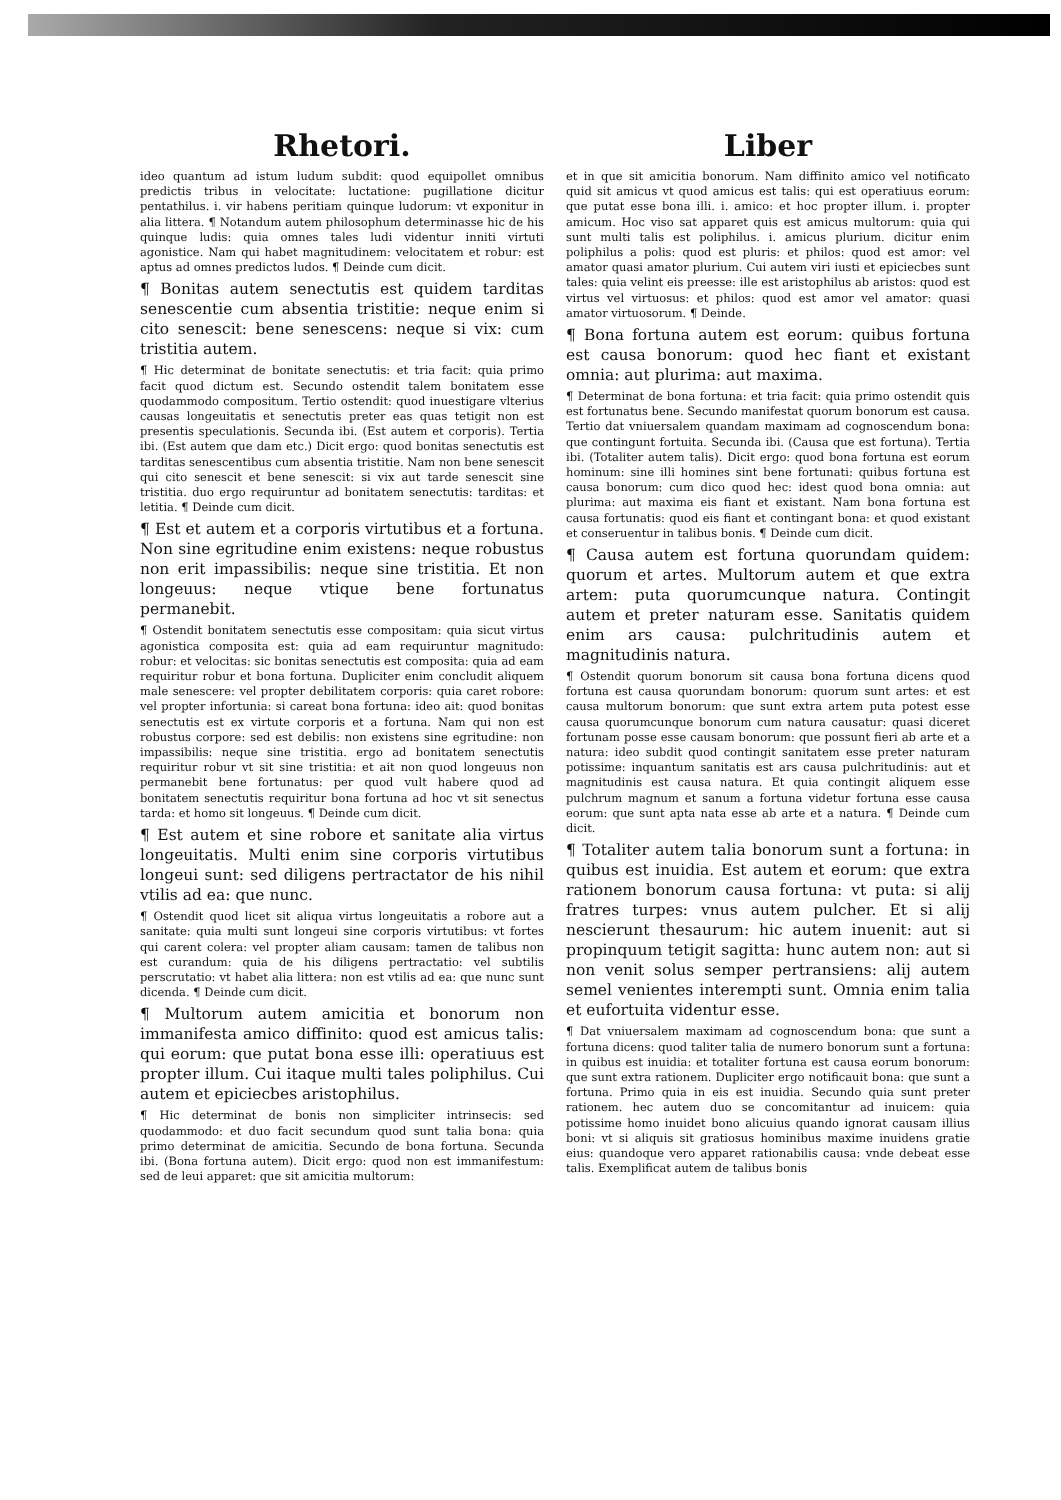Rhetori.
ideo quantum ad istum ludum subdit: quod equipollet omnibus predictis tribus in velocitate: luctatione: pugillatione dicitur pentathilus. i. vir habens peritiam quinque ludorum: vt exponitur in alia littera. ¶ Notandum autem philosophum determinasse hic de his quinque ludis: quia omnes tales ludi videntur inniti virtuti agonistice. Nam qui habet magnitudinem: velocitatem et robur: est aptus ad omnes predictos ludos. ¶ Deinde cum dicit.
¶ Bonitas autem senectutis est quidem tarditas senescentie cum absentia tristitie: neque enim si cito senescit: bene senescens: neque si vix: cum tristitia autem.
¶ Hic determinat de bonitate senectutis: et tria facit: quia primo facit quod dictum est. Secundo ostendit talem bonitatem esse quodammodo compositum. Tertio ostendit: quod inuestigare vlterius causas longeuitatis et senectutis preter eas quas tetigit non est presentis speculationis. Secunda ibi. (Est autem et corporis). Tertia ibi. (Est autem que dam etc.) Dicit ergo: quod bonitas senectutis est tarditas senescentibus cum absentia tristitie. Nam non bene senescit qui cito senescit et bene senescit: si vix aut tarde senescit sine tristitia. duo ergo requiruntur ad bonitatem senectutis: tarditas: et letitia. ¶ Deinde cum dicit.
¶ Est et autem et a corporis virtutibus et a fortuna. Non sine egritudine enim existens: neque robustus non erit impassibilis: neque sine tristitia. Et non longeuus: neque vtique bene fortunatus permanebit.
¶ Ostendit bonitatem senectutis esse compositam: quia sicut virtus agonistica composita est: quia ad eam requiruntur magnitudo: robur: et velocitas: sic bonitas senectutis est composita: quia ad eam requiritur robur et bona fortuna. Dupliciter enim concludit aliquem male senescere: vel propter debilitatem corporis: quia caret robore: vel propter infortunia: si careat bona fortuna: ideo ait: quod bonitas senectutis est ex virtute corporis et a fortuna. Nam qui non est robustus corpore: sed est debilis: non existens sine egritudine: non impassibilis: neque sine tristitia. ergo ad bonitatem senectutis requiritur robur vt sit sine tristitia: et ait non quod longeuus non permanebit bene fortunatus: per quod vult habere quod ad bonitatem senectutis requiritur bona fortuna ad hoc vt sit senectus tarda: et homo sit longeuus. ¶ Deinde cum dicit.
¶ Est autem et sine robore et sanitate alia virtus longeuitatis. Multi enim sine corporis virtutibus longeui sunt: sed diligens pertractator de his nihil vtilis ad ea: que nunc.
¶ Ostendit quod licet sit aliqua virtus longeuitatis a robore aut a sanitate: quia multi sunt longeui sine corporis virtutibus: vt fortes qui carent colera: vel propter aliam causam: tamen de talibus non est curandum: quia de his diligens pertractatio: vel subtilis perscrutatio: vt habet alia littera: non est vtilis ad ea: que nunc sunt dicenda. ¶ Deinde cum dicit.
¶ Multorum autem amicitia et bonorum non immanifesta amico diffinito: quod est amicus talis: qui eorum: que putat bona esse illi: operatiuus est propter illum. Cui itaque multi tales poliphilus. Cui autem et epiciecbes aristophilus.
¶ Hic determinat de bonis non simpliciter intrinsecis: sed quodammodo: et duo facit secundum quod sunt talia bona: quia primo determinat de amicitia. Secundo de bona fortuna. Secunda ibi. (Bona fortuna autem). Dicit ergo: quod non est immanifestum: sed de leui apparet: que sit amicitia multorum:
Liber
et in que sit amicitia bonorum. Nam diffinito amico vel notificato quid sit amicus vt quod amicus est talis: qui est operatiuus eorum: que putat esse bona illi. i. amico: et hoc propter illum. i. propter amicum. Hoc viso sat apparet quis est amicus multorum: quia qui sunt multi talis est poliphilus. i. amicus plurium. dicitur enim poliphilus a polis: quod est pluris: et philos: quod est amor: vel amator quasi amator plurium. Cui autem viri iusti et epiciecbes sunt tales: quia velint eis preesse: ille est aristophilus ab aristos: quod est virtus vel virtuosus: et philos: quod est amor vel amator: quasi amator virtuosorum. ¶ Deinde.
¶ Bona fortuna autem est eorum: quibus fortuna est causa bonorum: quod hec fiant et existant omnia: aut plurima: aut maxima.
¶ Determinat de bona fortuna: et tria facit: quia primo ostendit quis est fortunatus bene. Secundo manifestat quorum bonorum est causa. Tertio dat vniuersalem quandam maximam ad cognoscendum bona: que contingunt fortuita. Secunda ibi. (Causa que est fortuna). Tertia ibi. (Totaliter autem talis). Dicit ergo: quod bona fortuna est eorum hominum: sine illi homines sint bene fortunati: quibus fortuna est causa bonorum: cum dico quod hec: idest quod bona omnia: aut plurima: aut maxima eis fiant et existant. Nam bona fortuna est causa fortunatis: quod eis fiant et contingant bona: et quod existant et conseruentur in talibus bonis. ¶ Deinde cum dicit.
¶ Causa autem est fortuna quorundam quidem: quorum et artes. Multorum autem et que extra artem: puta quorumcunque natura. Contingit autem et preter naturam esse. Sanitatis quidem enim ars causa: pulchritudinis autem et magnitudinis natura.
¶ Ostendit quorum bonorum sit causa bona fortuna dicens quod fortuna est causa quorundam bonorum: quorum sunt artes: et est causa multorum bonorum: que sunt extra artem puta potest esse causa quorumcunque bonorum cum natura causatur: quasi diceret fortunam posse esse causam bonorum: que possunt fieri ab arte et a natura: ideo subdit quod contingit sanitatem esse preter naturam potissime: inquantum sanitatis est ars causa pulchritudinis: aut et magnitudinis est causa natura. Et quia contingit aliquem esse pulchrum magnum et sanum a fortuna videtur fortuna esse causa eorum: que sunt apta nata esse ab arte et a natura. ¶ Deinde cum dicit.
¶ Totaliter autem talia bonorum sunt a fortuna: in quibus est inuidia. Est autem et eorum: que extra rationem bonorum causa fortuna: vt puta: si alij fratres turpes: vnus autem pulcher. Et si alij nescierunt thesaurum: hic autem inuenit: aut si propinquum tetigit sagitta: hunc autem non: aut si non venit solus semper pertransiens: alij autem semel venientes interempti sunt. Omnia enim talia et eufortuita videntur esse.
¶ Dat vniuersalem maximam ad cognoscendum bona: que sunt a fortuna dicens: quod taliter talia de numero bonorum sunt a fortuna: in quibus est inuidia: et totaliter fortuna est causa eorum bonorum: que sunt extra rationem. Dupliciter ergo notificauit bona: que sunt a fortuna. Primo quia in eis est inuidia. Secundo quia sunt preter rationem. hec autem duo se concomitantur ad inuicem: quia potissime homo inuidet bono alicuius quando ignorat causam illius boni: vt si aliquis sit gratiosus hominibus maxime inuidens gratie eius: quandoque vero apparet rationabilis causa: vnde debeat esse talis. Exemplificat autem de talibus bonis